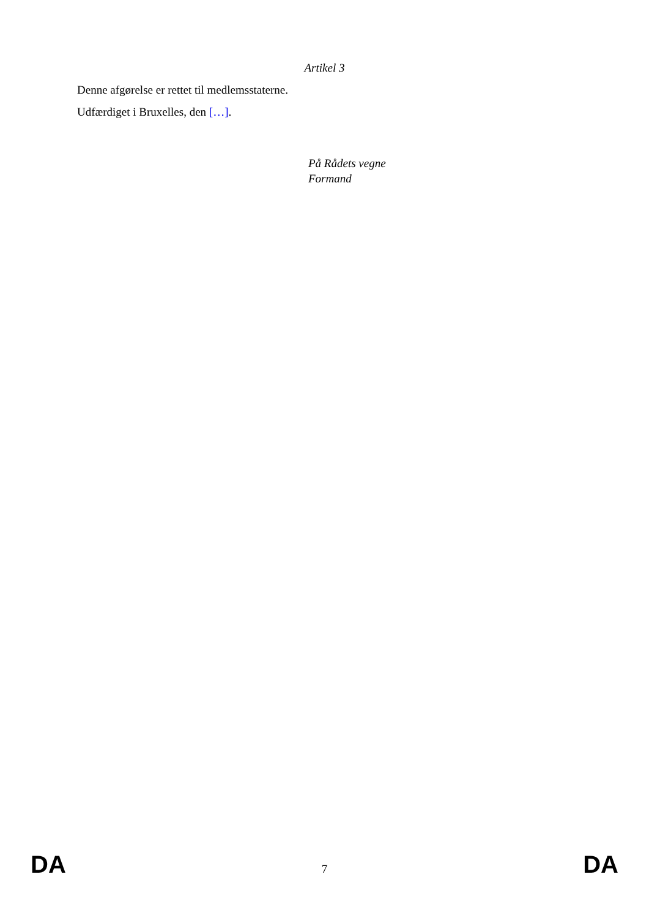Artikel 3
Denne afgørelse er rettet til medlemsstaterne.
Udfærdiget i Bruxelles, den […].
På Rådets vegne
Formand
DA 7 DA